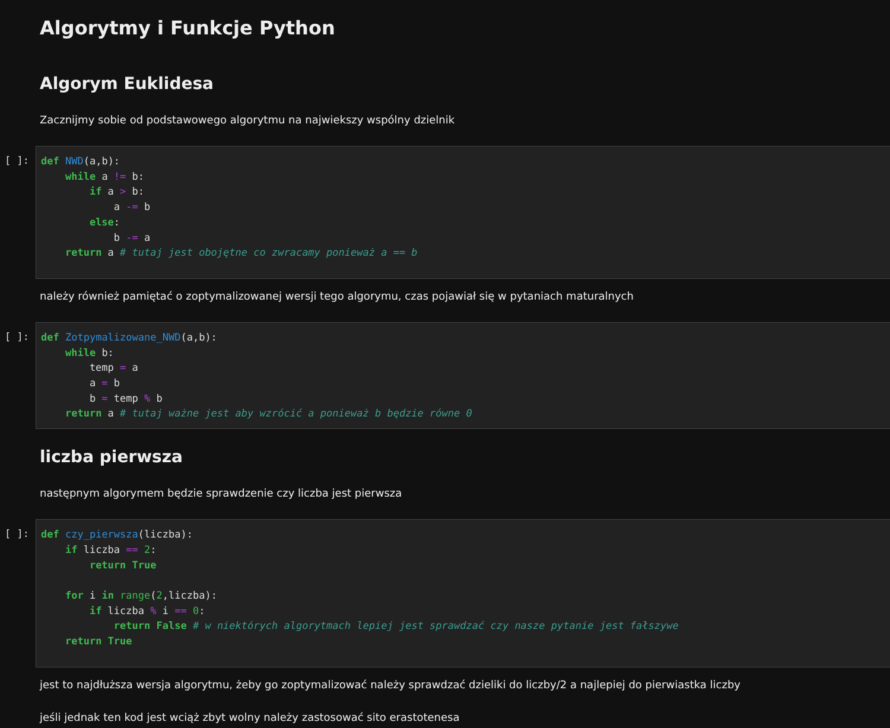Algorytmy i Funkcje Python
Algorym Euklidesa
Zacznijmy sobie od podstawowego algorytmu na najwiekszy wspólny dzielnik
[ ]:
def NWD(a,b):
    while a != b:
        if a > b:
            a -= b
        else:
            b -= a
    return a # tutaj jest obojętne co zwracamy ponieważ a == b
należy również pamiętać o zoptymalizowanej wersji tego algorymu, czas pojawiał się w pytaniach maturalnych
[ ]:
def Zotpymalizowane_NWD(a,b):
    while b:
        temp = a
        a = b
        b = temp % b
    return a # tutaj ważne jest aby wzrócić a ponieważ b będzie równe 0
liczba pierwsza
następnym algorymem będzie sprawdzenie czy liczba jest pierwsza
[ ]:
def czy_pierwsza(liczba):
    if liczba == 2:
        return True

    for i in range(2,liczba):
        if liczba % i == 0:
            return False # w niektórych algorytmach lepiej jest sprawdzać czy nasze pytanie jest fałszywe
    return True
jest to najdłuższa wersja algorytmu, żeby go zoptymalizować należy sprawdzać dzieliki do liczby/2 a najlepiej do pierwiastka liczby
jeśli jednak ten kod jest wciąż zbyt wolny należy zastosować sito erastotenesa